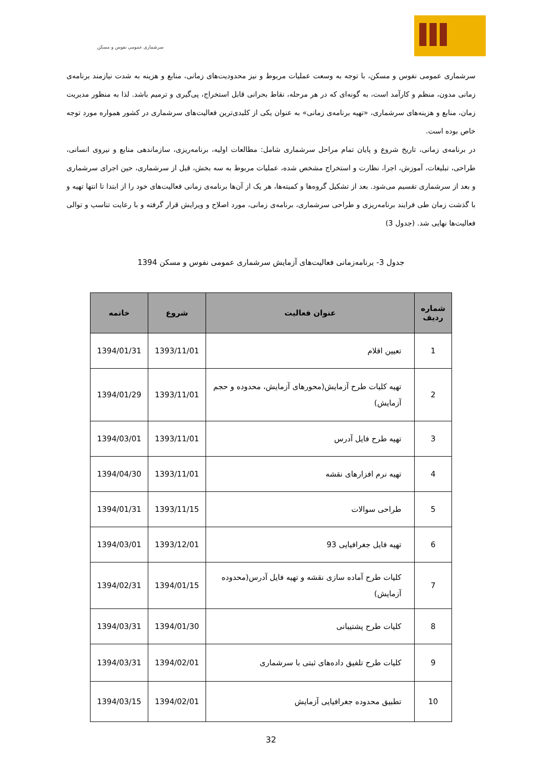سرشماری عمومی نفوس و مسکن
سرشماری عمومی نفوس و مسکن، با توجه به وسعت عملیات مربوط و نیز محدودیت‌های زمانی، منابع و هزینه به شدت نیازمند برنامه‌ی زمانی مدون، منظم و کارآمد است، به گونه‌ای که در هر مرحله، نقاط بحرانی قابل استخراج، پی‌گیری و ترمیم باشد. لذا به منظور مدیریت زمان، منابع و هزینه‌های سرشماری، «تهیه برنامه‌ی زمانی» به عنوان یکی از کلیدی‌ترین فعالیت‌های سرشماری در کشور همواره مورد توجه خاص بوده است.
در برنامه‌ی زمانی، تاریخ شروع و پایان تمام مراحل سرشماری شامل: مطالعات اولیه، برنامه‌ریزی، سازماندهی منابع و نیروی انسانی، طراحی، تبلیغات، آموزش، اجرا، نظارت و استخراج مشخص شده، عملیات مربوط به سه بخش، قبل از سرشماری، حین اجرای سرشماری و بعد از سرشماری تقسیم می‌شود. بعد از تشکیل گروه‌ها و کمیته‌ها، هر یک از آن‌ها برنامه‌ی زمانی فعالیت‌های خود را از ابتدا تا انتها تهیه و با گذشت زمان طی فرایند برنامه‌ریزی و طراحی سرشماری، برنامه‌ی زمانی، مورد اصلاح و ویرایش قرار گرفته و با رعایت تناسب و توالی فعالیت‌ها نهایی شد. (جدول 3)
جدول 3- برنامه‌زمانی فعالیت‌های آزمایش سرشماری عمومی نفوس و مسکن 1394
| شماره ردیف | عنوان فعالیت | شروع | خاتمه |
| --- | --- | --- | --- |
| 1 | تعیین اقلام | 1393/11/01 | 1394/01/31 |
| 2 | تهیه کلیات طرح آزمایش(محورهای آزمایش، محدوده و حجم آزمایش) | 1393/11/01 | 1394/01/29 |
| 3 | تهیه طرح فایل آدرس | 1393/11/01 | 1394/03/01 |
| 4 | تهیه نرم افزارهای نقشه | 1393/11/01 | 1394/04/30 |
| 5 | طراحی سوالات | 1393/11/15 | 1394/01/31 |
| 6 | تهیه فایل جغرافیایی 93 | 1393/12/01 | 1394/03/01 |
| 7 | کلیات طرح آماده سازی نقشه و تهیه فایل آدرس(محدوده آزمایش) | 1394/01/15 | 1394/02/31 |
| 8 | کلیات طرح پشتیبانی | 1394/01/30 | 1394/03/31 |
| 9 | کلیات طرح تلفیق داده‌های ثبتی با سرشماری | 1394/02/01 | 1394/03/31 |
| 10 | تطبیق محدوده جغرافیایی آزمایش | 1394/02/01 | 1394/03/15 |
32